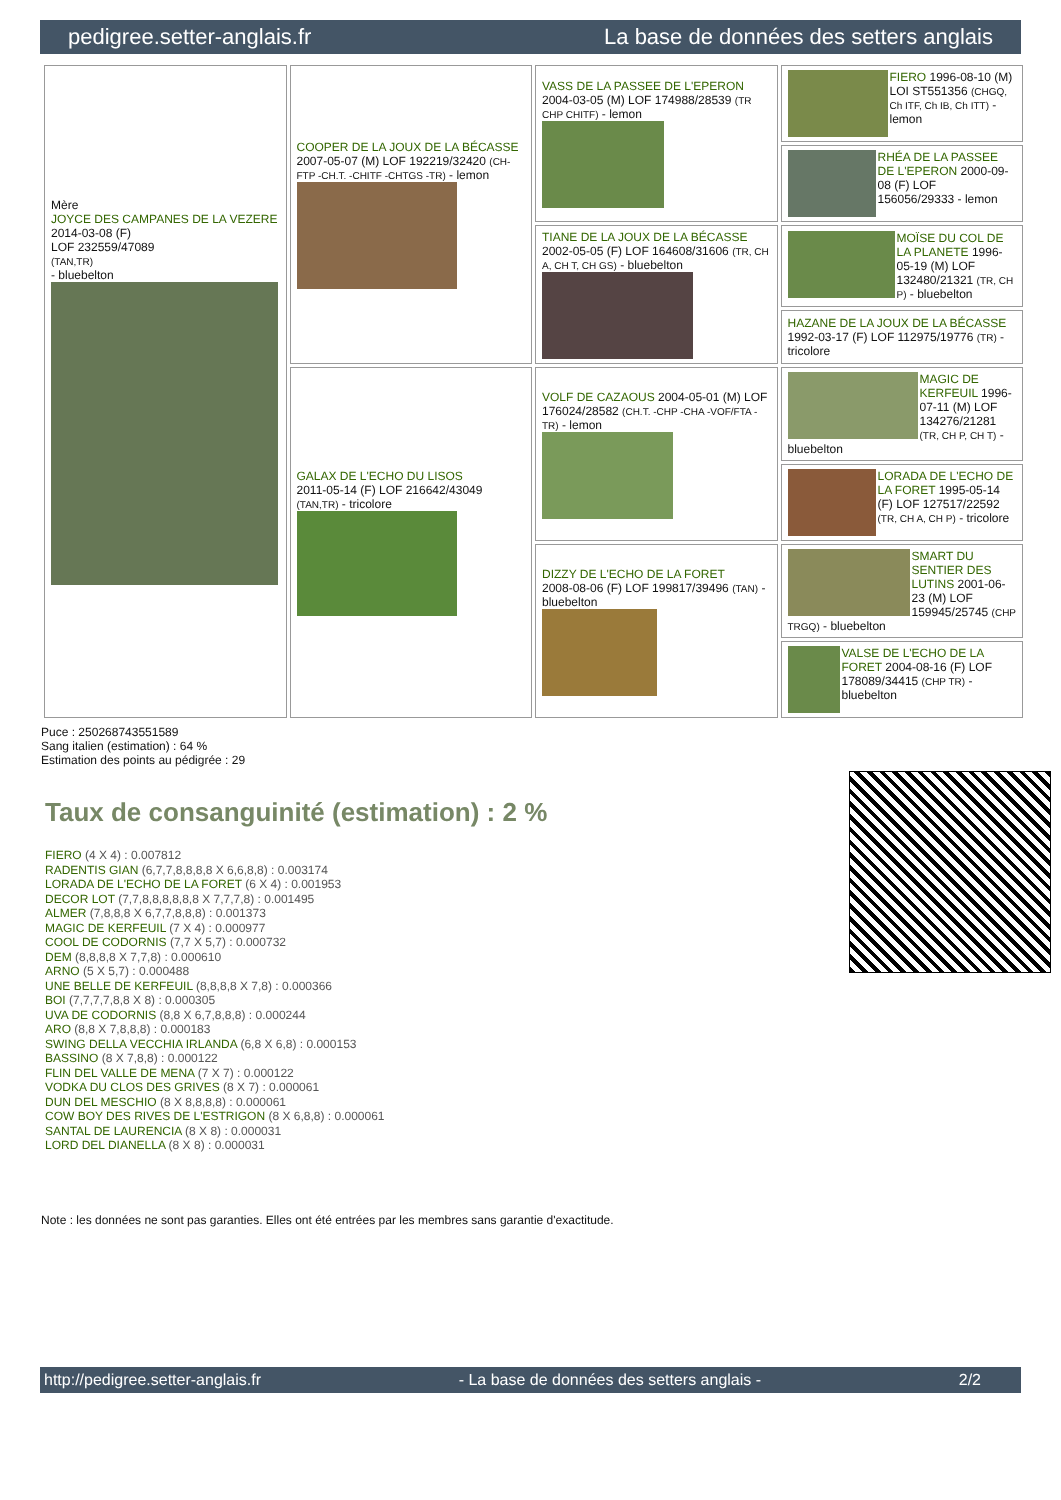pedigree.setter-anglais.fr La base de données des setters anglais
| Mère JOYCE DES CAMPANES DE LA VEZERE 2014-03-08 (F) LOF 232559/47089 (TAN,TR) - bluebelton | COOPER DE LA JOUX DE LA BÉCASSE 2007-05-07 (M) LOF 192219/32420 (CH-FTP -CH.T. -CHITF -CHTGS -TR) - lemon | VASS DE LA PASSEE DE L'EPERON 2004-03-05 (M) LOF 174988/28539 (TR CHP CHITF) - lemon | FIERO 1996-08-10 (M) LOI ST551356 (CHGQ, Ch ITF, Ch IB, Ch ITT) - lemon |
| | | | RHÉA DE LA PASSEE DE L'EPERON 2000-09-08 (F) LOF 156056/29333 - lemon |
| | | TIANE DE LA JOUX DE LA BÉCASSE 2002-05-05 (F) LOF 164608/31606 (TR, CH A, CH T, CH GS) - bluebelton | MOÏSE DU COL DE LA PLANETE 1996-05-19 (M) LOF 132480/21321 (TR, CH P) - bluebelton |
| | | | HAZANE DE LA JOUX DE LA BÉCASSE 1992-03-17 (F) LOF 112975/19776 (TR) - tricolore |
| | GALAX DE L'ECHO DU LISOS 2011-05-14 (F) LOF 216642/43049 (TAN,TR) - tricolore | VOLF DE CAZAOUS 2004-05-01 (M) LOF 176024/28582 (CH.T. -CHP -CHA -VOF/FTA -TR) - lemon | MAGIC DE KERFEUIL 1996-07-11 (M) LOF 134276/21281 (TR, CH P, CH T) - bluebelton |
| | | | LORADA DE L'ECHO DE LA FORET 1995-05-14 (F) LOF 127517/22592 (TR, CH A, CH P) - tricolore |
| | | DIZZY DE L'ECHO DE LA FORET 2008-08-06 (F) LOF 199817/39496 (TAN) - bluebelton | SMART DU SENTIER DES LUTINS 2001-06-23 (M) LOF 159945/25745 (CHP TRGQ) - bluebelton |
| | | | VALSE DE L'ECHO DE LA FORET 2004-08-16 (F) LOF 178089/34415 (CHP TR) - bluebelton |
Puce : 250268743551589
Sang italien (estimation) : 64 %
Estimation des points au pédigrée : 29
Taux de consanguinité (estimation) : 2 %
FIERO (4 X 4) : 0.007812
RADENTIS GIAN (6,7,7,8,8,8,8 X 6,6,8,8) : 0.003174
LORADA DE L'ECHO DE LA FORET (6 X 4) : 0.001953
DECOR LOT (7,7,8,8,8,8,8,8 X 7,7,7,8) : 0.001495
ALMER (7,8,8,8 X 6,7,7,8,8,8) : 0.001373
MAGIC DE KERFEUIL (7 X 4) : 0.000977
COOL DE CODORNIS (7,7 X 5,7) : 0.000732
DEM (8,8,8,8 X 7,7,8) : 0.000610
ARNO (5 X 5,7) : 0.000488
UNE BELLE DE KERFEUIL (8,8,8,8 X 7,8) : 0.000366
BOI (7,7,7,7,8,8 X 8) : 0.000305
UVA DE CODORNIS (8,8 X 6,7,8,8,8) : 0.000244
ARO (8,8 X 7,8,8,8) : 0.000183
SWING DELLA VECCHIA IRLANDA (6,8 X 6,8) : 0.000153
BASSINO (8 X 7,8,8) : 0.000122
FLIN DEL VALLE DE MENA (7 X 7) : 0.000122
VODKA DU CLOS DES GRIVES (8 X 7) : 0.000061
DUN DEL MESCHIO (8 X 8,8,8,8) : 0.000061
COW BOY DES RIVES DE L'ESTRIGON (8 X 6,8,8) : 0.000061
SANTAL DE LAURENCIA (8 X 8) : 0.000031
LORD DEL DIANELLA (8 X 8) : 0.000031
Note : les données ne sont pas garanties. Elles ont été entrées par les membres sans garantie d'exactitude.
http://pedigree.setter-anglais.fr - La base de données des setters anglais - 2/2